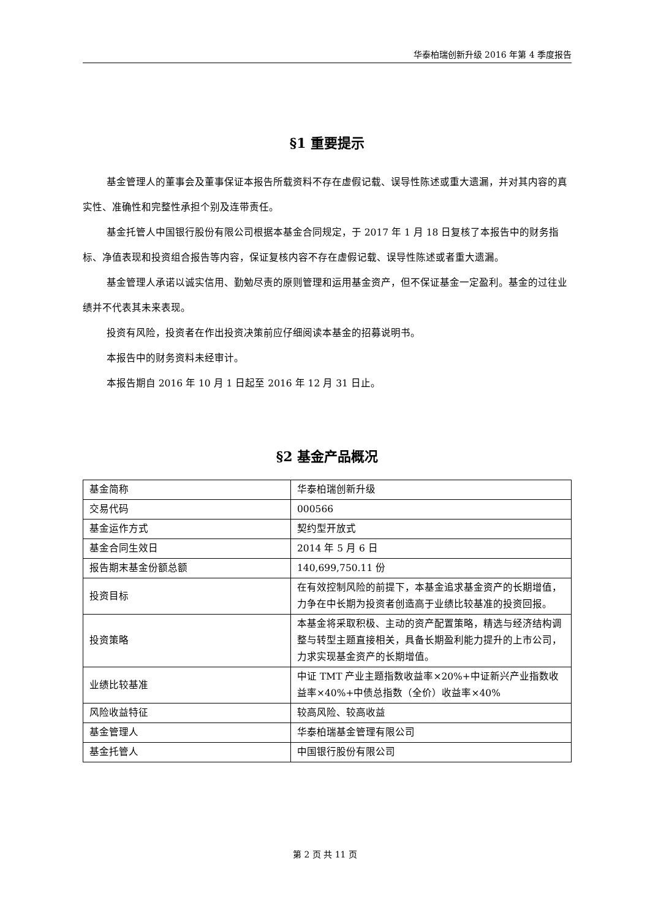华泰柏瑞创新升级 2016 年第 4 季度报告
§1 重要提示
基金管理人的董事会及董事保证本报告所载资料不存在虚假记载、误导性陈述或重大遗漏，并对其内容的真实性、准确性和完整性承担个别及连带责任。
基金托管人中国银行股份有限公司根据本基金合同规定，于 2017 年 1 月 18 日复核了本报告中的财务指标、净值表现和投资组合报告等内容，保证复核内容不存在虚假记载、误导性陈述或者重大遗漏。
基金管理人承诺以诚实信用、勤勉尽责的原则管理和运用基金资产，但不保证基金一定盈利。基金的过往业绩并不代表其未来表现。
投资有风险，投资者在作出投资决策前应仔细阅读本基金的招募说明书。
本报告中的财务资料未经审计。
本报告期自 2016 年 10 月 1 日起至 2016 年 12 月 31 日止。
§2 基金产品概况
| 基金简称 | 华泰柏瑞创新升级 |
| 交易代码 | 000566 |
| 基金运作方式 | 契约型开放式 |
| 基金合同生效日 | 2014 年 5 月 6 日 |
| 报告期末基金份额总额 | 140,699,750.11 份 |
| 投资目标 | 在有效控制风险的前提下，本基金追求基金资产的长期增值，力争在中长期为投资者创造高于业绩比较基准的投资回报。 |
| 投资策略 | 本基金将采取积极、主动的资产配置策略，精选与经济结构调整与转型主题直接相关，具备长期盈利能力提升的上市公司，力求实现基金资产的长期增值。 |
| 业绩比较基准 | 中证 TMT 产业主题指数收益率×20%+中证新兴产业指数收益率×40%+中债总指数（全价）收益率×40% |
| 风险收益特征 | 较高风险、较高收益 |
| 基金管理人 | 华泰柏瑞基金管理有限公司 |
| 基金托管人 | 中国银行股份有限公司 |
第 2 页 共 11 页